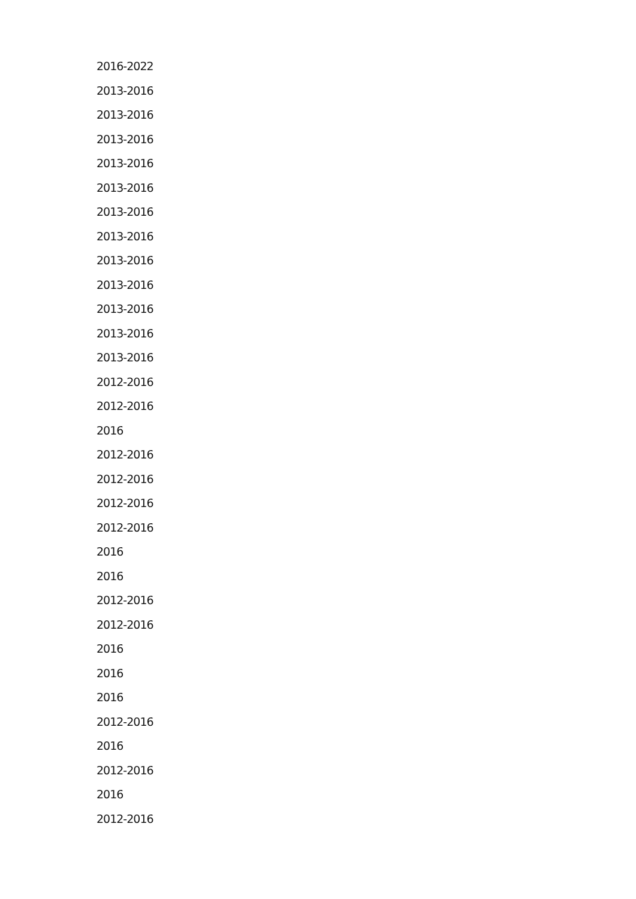2016-2022
2013-2016
2013-2016
2013-2016
2013-2016
2013-2016
2013-2016
2013-2016
2013-2016
2013-2016
2013-2016
2013-2016
2013-2016
2012-2016
2012-2016
2016
2012-2016
2012-2016
2012-2016
2012-2016
2016
2016
2012-2016
2012-2016
2016
2016
2016
2012-2016
2016
2012-2016
2016
2012-2016